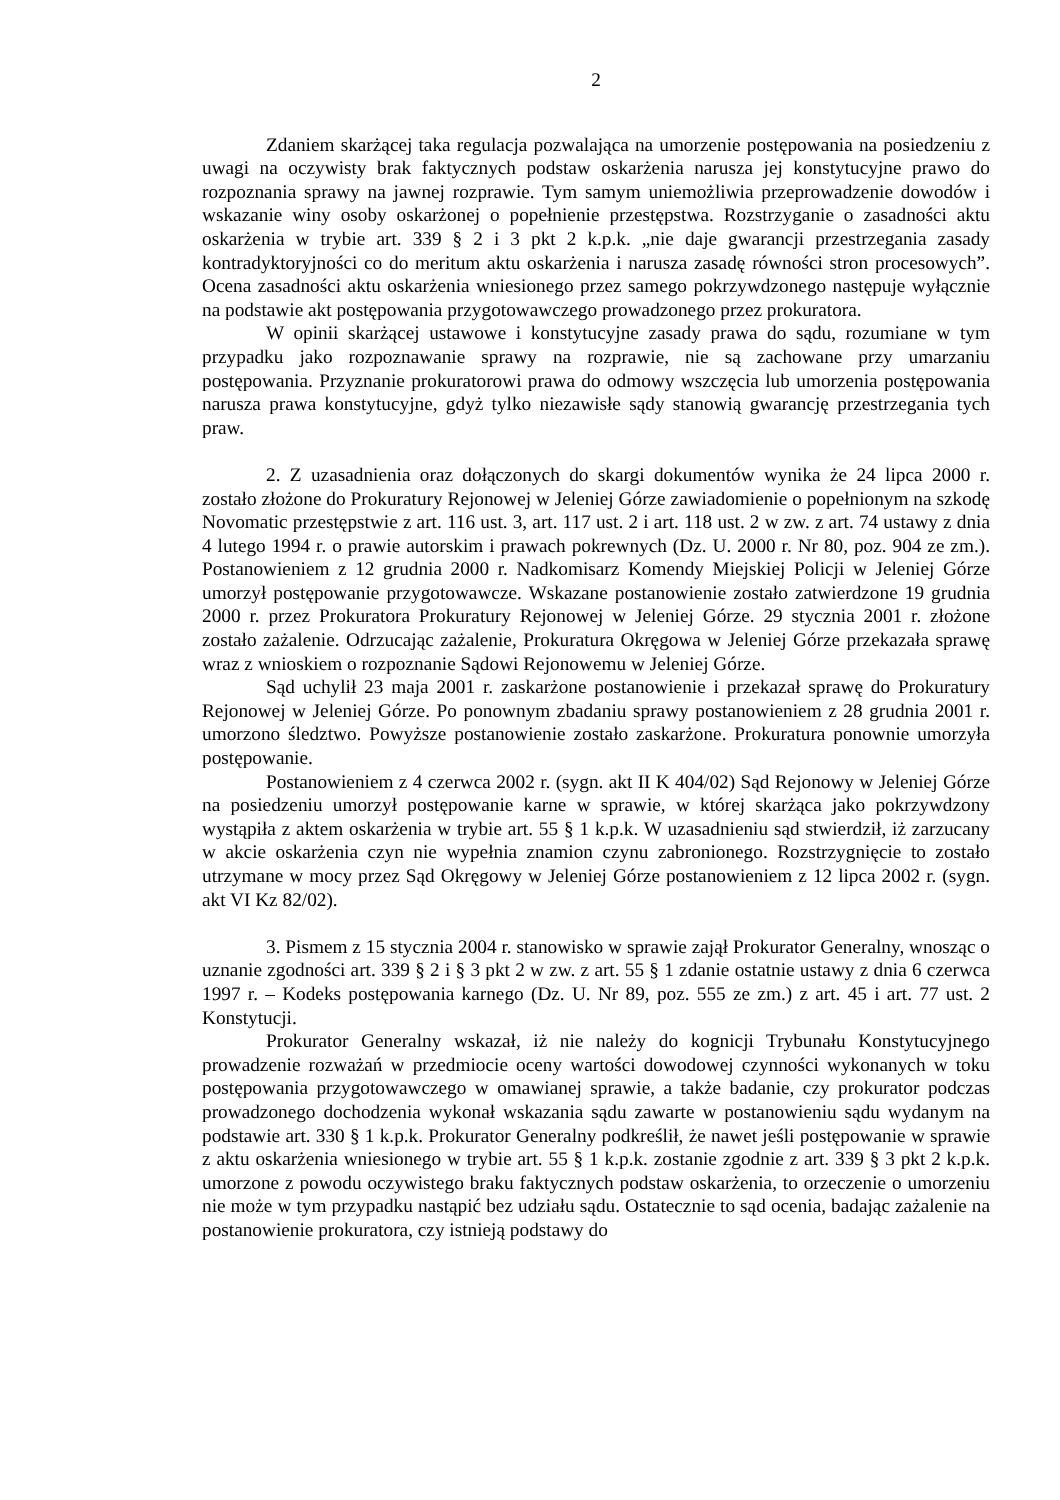2
Zdaniem skarżącej taka regulacja pozwalająca na umorzenie postępowania na posiedzeniu z uwagi na oczywisty brak faktycznych podstaw oskarżenia narusza jej konstytucyjne prawo do rozpoznania sprawy na jawnej rozprawie. Tym samym uniemożliwia przeprowadzenie dowodów i wskazanie winy osoby oskarżonej o popełnienie przestępstwa. Rozstrzyganie o zasadności aktu oskarżenia w trybie art. 339 § 2 i 3 pkt 2 k.p.k. „nie daje gwarancji przestrzegania zasady kontradyktoryjności co do meritum aktu oskarżenia i narusza zasadę równości stron procesowych”. Ocena zasadności aktu oskarżenia wniesionego przez samego pokrzywdzonego następuje wyłącznie na podstawie akt postępowania przygotowawczego prowadzonego przez prokuratora.
W opinii skarżącej ustawowe i konstytucyjne zasady prawa do sądu, rozumiane w tym przypadku jako rozpoznawanie sprawy na rozprawie, nie są zachowane przy umarzaniu postępowania. Przyznanie prokuratorowi prawa do odmowy wszczęcia lub umorzenia postępowania narusza prawa konstytucyjne, gdyż tylko niezawisłe sądy stanowią gwarancję przestrzegania tych praw.
2. Z uzasadnienia oraz dołączonych do skargi dokumentów wynika że 24 lipca 2000 r. zostało złożone do Prokuratury Rejonowej w Jeleniej Górze zawiadomienie o popełnionym na szkodę Novomatic przestępstwie z art. 116 ust. 3, art. 117 ust. 2 i art. 118 ust. 2 w zw. z art. 74 ustawy z dnia 4 lutego 1994 r. o prawie autorskim i prawach pokrewnych (Dz. U. 2000 r. Nr 80, poz. 904 ze zm.). Postanowieniem z 12 grudnia 2000 r. Nadkomisarz Komendy Miejskiej Policji w Jeleniej Górze umorzył postępowanie przygotowawcze. Wskazane postanowienie zostało zatwierdzone 19 grudnia 2000 r. przez Prokuratora Prokuratury Rejonowej w Jeleniej Górze. 29 stycznia 2001 r. złożone zostało zażalenie. Odrzucając zażalenie, Prokuratura Okręgowa w Jeleniej Górze przekazała sprawę wraz z wnioskiem o rozpoznanie Sądowi Rejonowemu w Jeleniej Górze.
Sąd uchylił 23 maja 2001 r. zaskarżone postanowienie i przekazał sprawę do Prokuratury Rejonowej w Jeleniej Górze. Po ponownym zbadaniu sprawy postanowieniem z 28 grudnia 2001 r. umorzono śledztwo. Powyższe postanowienie zostało zaskarżone. Prokuratura ponownie umorzyła postępowanie.
Postanowieniem z 4 czerwca 2002 r. (sygn. akt II K 404/02) Sąd Rejonowy w Jeleniej Górze na posiedzeniu umorzył postępowanie karne w sprawie, w której skarżąca jako pokrzywdzony wystąpiła z aktem oskarżenia w trybie art. 55 § 1 k.p.k. W uzasadnieniu sąd stwierdził, iż zarzucany w akcie oskarżenia czyn nie wypełnia znamion czynu zabronionego. Rozstrzygnięcie to zostało utrzymane w mocy przez Sąd Okręgowy w Jeleniej Górze postanowieniem z 12 lipca 2002 r. (sygn. akt VI Kz 82/02).
3. Pismem z 15 stycznia 2004 r. stanowisko w sprawie zajął Prokurator Generalny, wnosząc o uznanie zgodności art. 339 § 2 i § 3 pkt 2 w zw. z art. 55 § 1 zdanie ostatnie ustawy z dnia 6 czerwca 1997 r. – Kodeks postępowania karnego (Dz. U. Nr 89, poz. 555 ze zm.) z art. 45 i art. 77 ust. 2 Konstytucji.
Prokurator Generalny wskazał, iż nie należy do kognicji Trybunału Konstytucyjnego prowadzenie rozważań w przedmiocie oceny wartości dowodowej czynności wykonanych w toku postępowania przygotowawczego w omawianej sprawie, a także badanie, czy prokurator podczas prowadzonego dochodzenia wykonał wskazania sądu zawarte w postanowieniu sądu wydanym na podstawie art. 330 § 1 k.p.k. Prokurator Generalny podkreślił, że nawet jeśli postępowanie w sprawie z aktu oskarżenia wniesionego w trybie art. 55 § 1 k.p.k. zostanie zgodnie z art. 339 § 3 pkt 2 k.p.k. umorzone z powodu oczywistego braku faktycznych podstaw oskarżenia, to orzeczenie o umorzeniu nie może w tym przypadku nastąpić bez udziału sądu. Ostatecznie to sąd ocenia, badając zażalenie na postanowienie prokuratora, czy istnieją podstawy do